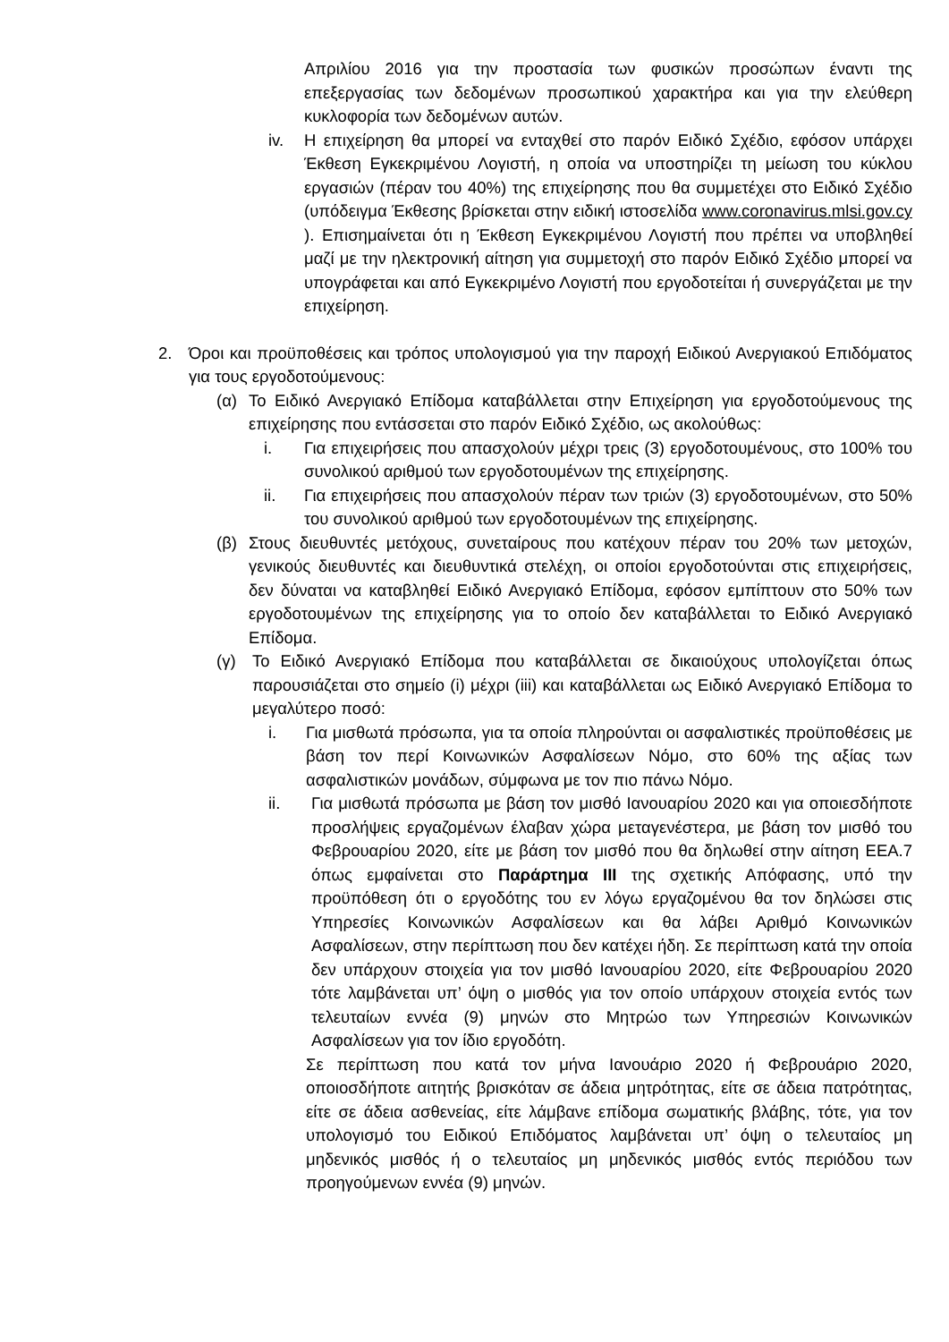Απριλίου 2016 για την προστασία των φυσικών προσώπων έναντι της επεξεργασίας των δεδομένων προσωπικού χαρακτήρα και για την ελεύθερη κυκλοφορία των δεδομένων αυτών.
iv. Η επιχείρηση θα μπορεί να ενταχθεί στο παρόν Ειδικό Σχέδιο, εφόσον υπάρχει Έκθεση Εγκεκριμένου Λογιστή, η οποία να υποστηρίζει τη μείωση του κύκλου εργασιών (πέραν του 40%) της επιχείρησης που θα συμμετέχει στο Ειδικό Σχέδιο (υπόδειγμα Έκθεσης βρίσκεται στην ειδική ιστοσελίδα www.coronavirus.mlsi.gov.cy ). Επισημαίνεται ότι η Έκθεση Εγκεκριμένου Λογιστή που πρέπει να υποβληθεί μαζί με την ηλεκτρονική αίτηση για συμμετοχή στο παρόν Ειδικό Σχέδιο μπορεί να υπογράφεται και από Εγκεκριμένο Λογιστή που εργοδοτείται ή συνεργάζεται με την επιχείρηση.
2. Όροι και προϋποθέσεις και τρόπος υπολογισμού για την παροχή Ειδικού Ανεργιακού Επιδόματος για τους εργοδοτούμενους:
(α) Το Ειδικό Ανεργιακό Επίδομα καταβάλλεται στην Επιχείρηση για εργοδοτούμενους της επιχείρησης που εντάσσεται στο παρόν Ειδικό Σχέδιο, ως ακολούθως:
i. Για επιχειρήσεις που απασχολούν μέχρι τρεις (3) εργοδοτουμένους, στο 100% του συνολικού αριθμού των εργοδοτουμένων της επιχείρησης.
ii. Για επιχειρήσεις που απασχολούν πέραν των τριών (3) εργοδοτουμένων, στο 50% του συνολικού αριθμού των εργοδοτουμένων της επιχείρησης.
(β) Στους διευθυντές μετόχους, συνεταίρους που κατέχουν πέραν του 20% των μετοχών, γενικούς διευθυντές και διευθυντικά στελέχη, οι οποίοι εργοδοτούνται στις επιχειρήσεις, δεν δύναται να καταβληθεί Ειδικό Ανεργιακό Επίδομα, εφόσον εμπίπτουν στο 50% των εργοδοτουμένων της επιχείρησης για το οποίο δεν καταβάλλεται το Ειδικό Ανεργιακό Επίδομα.
(γ) Το Ειδικό Ανεργιακό Επίδομα που καταβάλλεται σε δικαιούχους υπολογίζεται όπως παρουσιάζεται στο σημείο (i) μέχρι (iii) και καταβάλλεται ως Ειδικό Ανεργιακό Επίδομα το μεγαλύτερο ποσό:
i. Για μισθωτά πρόσωπα, για τα οποία πληρούνται οι ασφαλιστικές προϋποθέσεις με βάση τον περί Κοινωνικών Ασφαλίσεων Νόμο, στο 60% της αξίας των ασφαλιστικών μονάδων, σύμφωνα με τον πιο πάνω Νόμο.
ii. Για μισθωτά πρόσωπα με βάση τον μισθό Ιανουαρίου 2020 και για οποιεσδήποτε προσλήψεις εργαζομένων έλαβαν χώρα μεταγενέστερα, με βάση τον μισθό του Φεβρουαρίου 2020, είτε με βάση τον μισθό που θα δηλωθεί στην αίτηση ΕΕΑ.7 όπως εμφαίνεται στο Παράρτημα ΙΙΙ της σχετικής Απόφασης, υπό την προϋπόθεση ότι ο εργοδότης του εν λόγω εργαζομένου θα τον δηλώσει στις Υπηρεσίες Κοινωνικών Ασφαλίσεων και θα λάβει Αριθμό Κοινωνικών Ασφαλίσεων, στην περίπτωση που δεν κατέχει ήδη. Σε περίπτωση κατά την οποία δεν υπάρχουν στοιχεία για τον μισθό Ιανουαρίου 2020, είτε Φεβρουαρίου 2020 τότε λαμβάνεται υπ’ όψη ο μισθός για τον οποίο υπάρχουν στοιχεία εντός των τελευταίων εννέα (9) μηνών στο Μητρώο των Υπηρεσιών Κοινωνικών Ασφαλίσεων για τον ίδιο εργοδότη.
Σε περίπτωση που κατά τον μήνα Ιανουάριο 2020 ή Φεβρουάριο 2020, οποιοσδήποτε αιτητής βρισκόταν σε άδεια μητρότητας, είτε σε άδεια πατρότητας, είτε σε άδεια ασθενείας, είτε λάμβανε επίδομα σωματικής βλάβης, τότε, για τον υπολογισμό του Ειδικού Επιδόματος λαμβάνεται υπ’ όψη ο τελευταίος μη μηδενικός μισθός ή ο τελευταίος μη μηδενικός μισθός εντός περιόδου των προηγούμενων εννέα (9) μηνών.